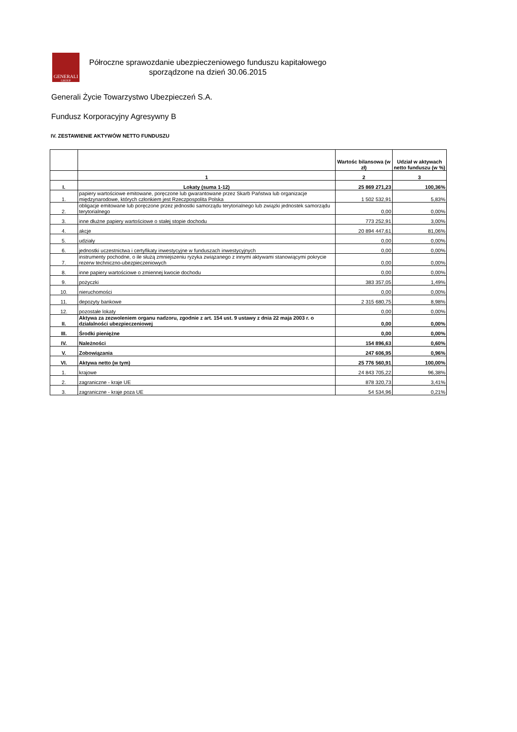GENERALI
GROUP
Półroczne sprawozdanie ubezpieczeniowego funduszu kapitałowego
sporządzone na dzień 30.06.2015
Generali Życie Towarzystwo Ubezpieczeń S.A.
Fundusz Korporacyjny Agresywny B
IV. ZESTAWIENIE AKTYWÓW NETTO FUNDUSZU
| | | Wartośc bilansowa (w zł) | Udział w aktywach netto funduszu (w %) |
| --- | --- | --- | --- |
| | 1 | 2 | 3 |
| I. | Lokaty (suma 1-12) | 25 869 271,23 | 100,36% |
| 1. | papiery wartościowe emitowane, poręczone lub gwarantowane przez Skarb Państwa lub organizacje międzynarodowe, których członkiem jest Rzeczpospolita Polska | 1 502 532,91 | 5,83% |
| 2. | obligacje emitowane lub poręczone przez jednostki samorządu terytorialnego lub związki jednostek samorządu terytorialnego | 0,00 | 0,00% |
| 3. | inne dłużne papiery wartościowe o stałej stopie dochodu | 773 252,91 | 3,00% |
| 4. | akcje | 20 894 447,61 | 81,06% |
| 5. | udziały | 0,00 | 0,00% |
| 6. | jednostki uczestnictwa i certyfikaty inwestycyjne w funduszach inwestycyjnych | 0,00 | 0,00% |
| 7. | instrumenty pochodne, o ile służą zmniejszeniu ryzyka związanego z innymi aktywami stanowiącymi pokrycie rezerw techniczno-ubezpieczeniowych | 0,00 | 0,00% |
| 8. | inne papiery wartościowe o zmiennej kwocie dochodu | 0,00 | 0,00% |
| 9. | pożyczki | 383 357,05 | 1,49% |
| 10. | nieruchomości | 0,00 | 0,00% |
| 11. | depozyty bankowe | 2 315 680,75 | 8,98% |
| 12. | pozostałe lokaty | 0,00 | 0,00% |
| II. | Aktywa za zezwoleniem organu nadzoru, zgodnie z art. 154 ust. 9 ustawy z dnia 22 maja 2003 r. o działalności ubezpieczeniowej | 0,00 | 0,00% |
| III. | Środki pieniężne | 0,00 | 0,00% |
| IV. | Należności | 154 896,63 | 0,60% |
| V. | Zobowiązania | 247 606,95 | 0,96% |
| VI. | Aktywa netto (w tym) | 25 776 560,91 | 100,00% |
| 1. | krajowe | 24 843 705,22 | 96,38% |
| 2. | zagraniczne - kraje UE | 878 320,73 | 3,41% |
| 3. | zagraniczne - kraje poza UE | 54 534,96 | 0,21% |